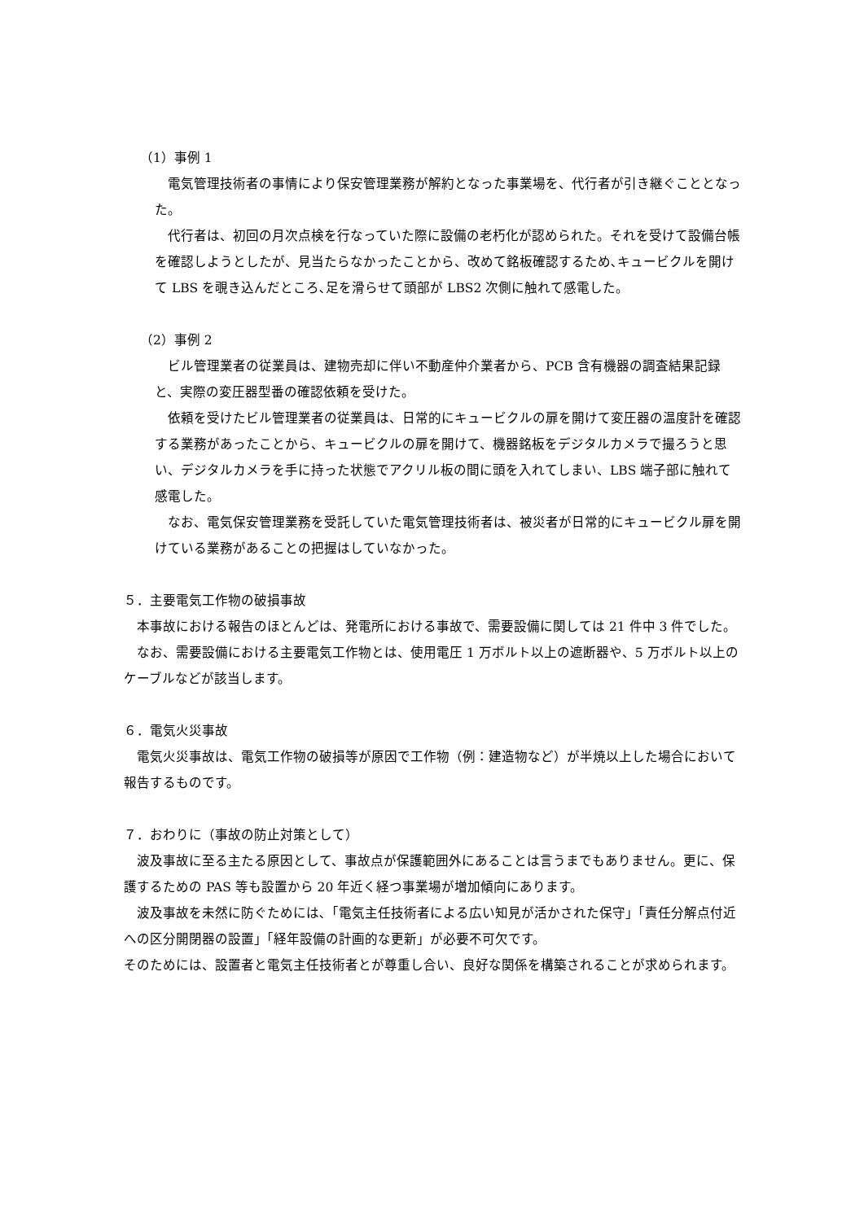（1）事例 1
　電気管理技術者の事情により保安管理業務が解約となった事業場を、代行者が引き継ぐこととなった。
　代行者は、初回の月次点検を行なっていた際に設備の老朽化が認められた。それを受けて設備台帳を確認しようとしたが、見当たらなかったことから、改めて銘板確認するため､キュービクルを開けて LBS を覗き込んだところ､足を滑らせて頭部が LBS2 次側に触れて感電した。
（2）事例 2
　ビル管理業者の従業員は、建物売却に伴い不動産仲介業者から、PCB 含有機器の調査結果記録と、実際の変圧器型番の確認依頼を受けた。
　依頼を受けたビル管理業者の従業員は、日常的にキュービクルの扉を開けて変圧器の温度計を確認する業務があったことから、キュービクルの扉を開けて、機器銘板をデジタルカメラで撮ろうと思い、デジタルカメラを手に持った状態でアクリル板の間に頭を入れてしまい、LBS 端子部に触れて感電した。
　なお、電気保安管理業務を受託していた電気管理技術者は、被災者が日常的にキュービクル扉を開けている業務があることの把握はしていなかった。
５．主要電気工作物の破損事故
　本事故における報告のほとんどは、発電所における事故で、需要設備に関しては 21 件中 3 件でした。
　なお、需要設備における主要電気工作物とは、使用電圧 1 万ボルト以上の遮断器や、5 万ボルト以上のケーブルなどが該当します。
６．電気火災事故
　電気火災事故は、電気工作物の破損等が原因で工作物（例：建造物など）が半焼以上した場合において報告するものです。
７．おわりに（事故の防止対策として）
　波及事故に至る主たる原因として、事故点が保護範囲外にあることは言うまでもありません。更に、保護するための PAS 等も設置から 20 年近く経つ事業場が増加傾向にあります。
　波及事故を未然に防ぐためには､「電気主任技術者による広い知見が活かされた保守」「責任分解点付近への区分開閉器の設置」「経年設備の計画的な更新」が必要不可欠です。
そのためには、設置者と電気主任技術者とが尊重し合い、良好な関係を構築されることが求められます。